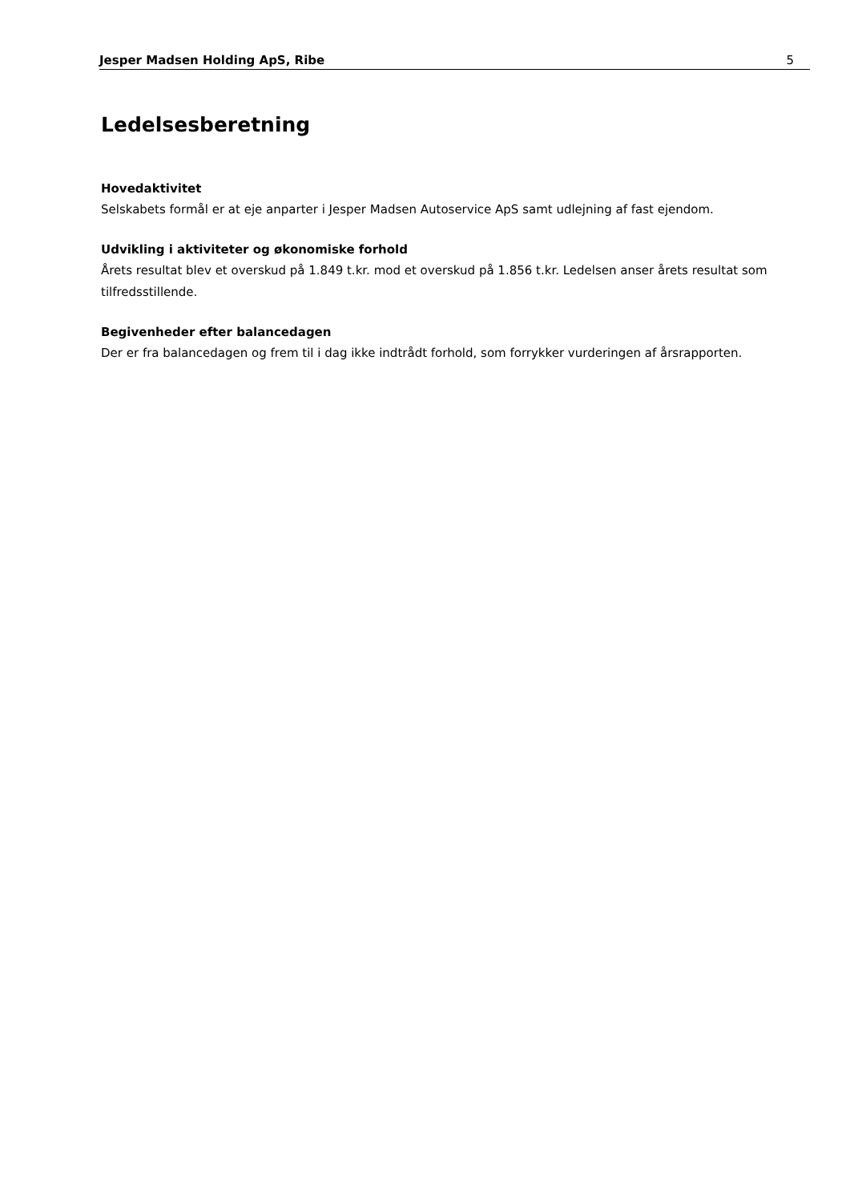Jesper Madsen Holding ApS, Ribe 5
Ledelsesberetning
Hovedaktivitet
Selskabets formål er at eje anparter i Jesper Madsen Autoservice ApS samt udlejning af fast ejendom.
Udvikling i aktiviteter og økonomiske forhold
Årets resultat blev et overskud på 1.849 t.kr. mod et overskud på 1.856 t.kr. Ledelsen anser årets resultat som tilfredsstillende.
Begivenheder efter balancedagen
Der er fra balancedagen og frem til i dag ikke indtrådt forhold, som forrykker vurderingen af årsrapporten.